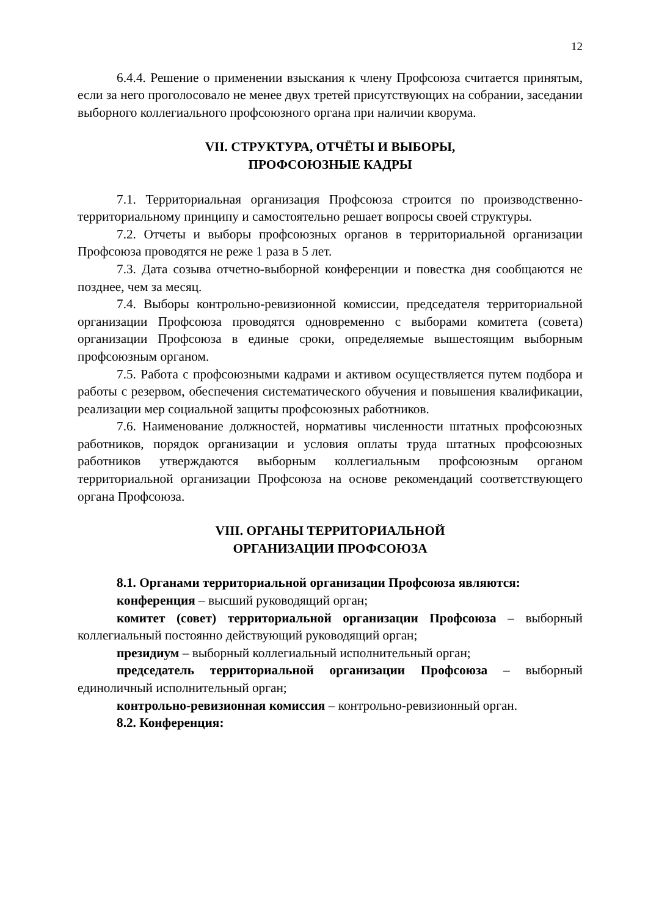12
6.4.4. Решение о применении взыскания к члену Профсоюза считается принятым, если за него проголосовало не менее двух третей присутствующих на собрании, заседании выборного коллегиального профсоюзного органа при наличии кворума.
VII. СТРУКТУРА, ОТЧЁТЫ И ВЫБОРЫ,
ПРОФСОЮЗНЫЕ КАДРЫ
7.1. Территориальная организация Профсоюза строится по производственно-территориальному принципу и самостоятельно решает вопросы своей структуры.
7.2. Отчеты и выборы профсоюзных органов в территориальной организации Профсоюза проводятся не реже 1 раза в 5 лет.
7.3. Дата созыва отчетно-выборной конференции и повестка дня сообщаются не позднее, чем за месяц.
7.4. Выборы контрольно-ревизионной комиссии, председателя территориальной организации Профсоюза проводятся одновременно с выборами комитета (совета) организации Профсоюза в единые сроки, определяемые вышестоящим выборным профсоюзным органом.
7.5. Работа с профсоюзными кадрами и активом осуществляется путем подбора и работы с резервом, обеспечения систематического обучения и повышения квалификации, реализации мер социальной защиты профсоюзных работников.
7.6. Наименование должностей, нормативы численности штатных профсоюзных работников, порядок организации и условия оплаты труда штатных профсоюзных работников утверждаются выборным коллегиальным профсоюзным органом территориальной организации Профсоюза на основе рекомендаций соответствующего органа Профсоюза.
VIII. ОРГАНЫ ТЕРРИТОРИАЛЬНОЙ
ОРГАНИЗАЦИИ ПРОФСОЮЗА
8.1. Органами территориальной организации Профсоюза являются:
конференция – высший руководящий орган;
комитет (совет) территориальной организации Профсоюза – выборный коллегиальный постоянно действующий руководящий орган;
президиум – выборный коллегиальный исполнительный орган;
председатель территориальной организации Профсоюза – выборный единоличный исполнительный орган;
контрольно-ревизионная комиссия – контрольно-ревизионный орган.
8.2. Конференция: